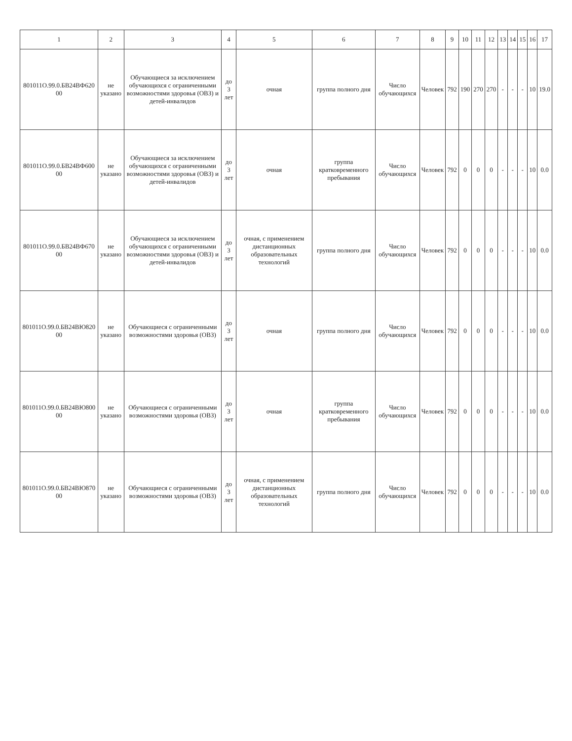| 1 | 2 | 3 | 4 | 5 | 6 | 7 | 8 | 9 | 10 | 11 | 12 | 13 | 14 | 15 | 16 | 17 |
| --- | --- | --- | --- | --- | --- | --- | --- | --- | --- | --- | --- | --- | --- | --- | --- | --- |
| 801011О.99.0.БВ24ВФ620 00 | не указано | Обучающиеся за исключением обучающихся с ограниченными возможностями здоровья (ОВЗ) и детей-инвалидов | до 3 лет | очная | группа полного дня | Число обучающихся | Человек | 792 | 190 | 270 | 270 | - | - | - | 10 | 19.0 |
| 801011О.99.0.БВ24ВФ600 00 | не указано | Обучающиеся за исключением обучающихся с ограниченными возможностями здоровья (ОВЗ) и детей-инвалидов | до 3 лет | очная | группа кратковременного пребывания | Число обучающихся | Человек | 792 | 0 | 0 | 0 | - | - | - | 10 | 0.0 |
| 801011О.99.0.БВ24ВФ670 00 | не указано | Обучающиеся за исключением обучающихся с ограниченными возможностями здоровья (ОВЗ) и детей-инвалидов | до 3 лет | очная, с применением дистанционных образовательных технологий | группа полного дня | Число обучающихся | Человек | 792 | 0 | 0 | 0 | - | - | - | 10 | 0.0 |
| 801011О.99.0.БВ24ВЮ820 00 | не указано | Обучающиеся с ограниченными возможностями здоровья (ОВЗ) | до 3 лет | очная | группа полного дня | Число обучающихся | Человек | 792 | 0 | 0 | 0 | - | - | - | 10 | 0.0 |
| 801011О.99.0.БВ24ВЮ800 00 | не указано | Обучающиеся с ограниченными возможностями здоровья (ОВЗ) | до 3 лет | очная | группа кратковременного пребывания | Число обучающихся | Человек | 792 | 0 | 0 | 0 | - | - | - | 10 | 0.0 |
| 801011О.99.0.БВ24ВЮ870 00 | не указано | Обучающиеся с ограниченными возможностями здоровья (ОВЗ) | до 3 лет | очная, с применением дистанционных образовательных технологий | группа полного дня | Число обучающихся | Человек | 792 | 0 | 0 | 0 | - | - | - | 10 | 0.0 |